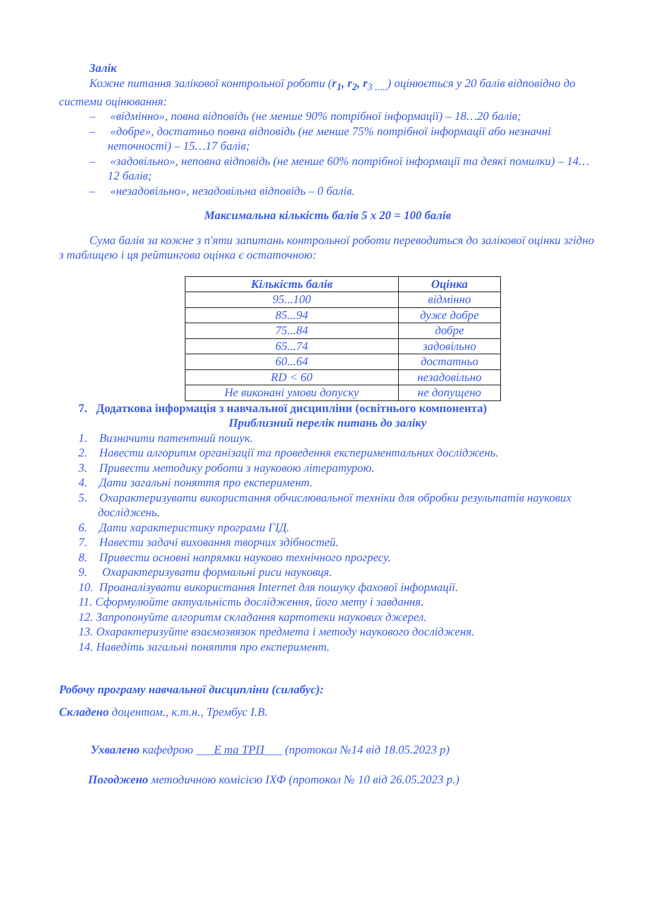Залік
Кожне питання залікової контрольної роботи (r<sub>1</sub>, r<sub>2</sub>, r<sub>3 .....</sub>) оцінюється у 20 балів відповідно до системи оцінювання:
– «відмінно», повна відповідь (не менше 90% потрібної інформації) – 18…20 балів;
– «добре», достатньо повна відповідь (не менше 75% потрібної інформації або незначні неточності) – 15…17 балів;
– «задовільно», неповна відповідь (не менше 60% потрібної інформації та деякі помилки) – 14…12 балів;
– «незадовільно», незадовільна відповідь – 0 балів.
Максимальна кількість балів 5 х 20 = 100 балів
Сума балів за кожне з п'яти запитань контрольної роботи переводиться до залікової оцінки згідно з таблицею і ця рейтингова оцінка є остаточною:
| Кількість балів | Оцінка |
| --- | --- |
| 95...100 | відмінно |
| 85...94 | дуже добре |
| 75...84 | добре |
| 65...74 | задовільно |
| 60...64 | достатньо |
| RD < 60 | незадовільно |
| Не виконані умови допуску | не допущено |
7. Додаткова інформація з навчальної дисципліни (освітнього компонента)
Приблизний перелік питань до заліку
1. Визначити патентний пошук.
2. Навести алгоритм організації та проведення експериментальних досліджень.
3. Привести методику роботи з науковою літературою.
4. Дати загальні поняття про експеримент.
5. Охарактеризувати використання обчислювальної техніки для обробки результатів наукових досліджень.
6. Дати характеристику програми ГІД.
7. Навести задачі виховання творчих здібностей.
8. Привести основні напрямки науково технічного прогресу.
9. Охарактеризувати формальні риси науковця.
10. Проаналізувати використання Internet для пошуку фахової інформації.
11. Сформулюйте актуальність дослідження, його мету і завдання.
12. Запропонуйте алгоритм складання картотеки наукових джерел.
13. Охарактеризуйте взаємозвязок предмета і методу наукового досліджeня.
14. Наведіть загальні поняття про експеримент.
Робочу програму навчальної дисципліни (силабус):
Складено доцентом., к.т.н., Трембус І.В.
Ухвалено кафедрою ___Е та ТРП___ (протокол №14 від 18.05.2023 р)
Погоджено методичною комісією ІХФ (протокол № 10 від 26.05.2023 р.)